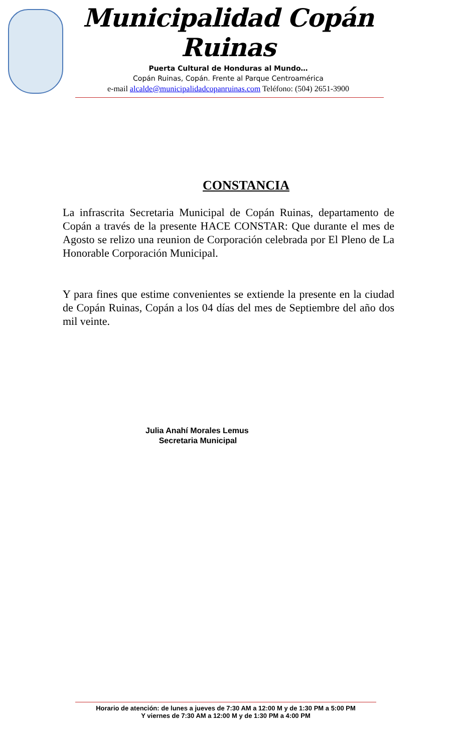Municipalidad Copán Ruinas
Puerta Cultural de Honduras al Mundo…
Copán Ruinas, Copán. Frente al Parque Centroamérica
e-mail alcalde@municipalidadcopanruinas.com Teléfono: (504) 2651-3900
CONSTANCIA
La infrascrita Secretaria Municipal de Copán Ruinas, departamento de Copán a través de la presente HACE CONSTAR: Que durante el mes de Agosto se relizo una reunion de Corporación celebrada por El Pleno de La Honorable Corporación Municipal.
Y para fines que estime convenientes se extiende la presente en la ciudad de Copán Ruinas, Copán a los 04 días del mes de Septiembre del año dos mil veinte.
Julia Anahí Morales Lemus
Secretaria Municipal
Horario de atención: de lunes a jueves de 7:30 AM a 12:00 M y de 1:30 PM a 5:00 PM
Y viernes de 7:30 AM a 12:00 M y de 1:30 PM a 4:00 PM